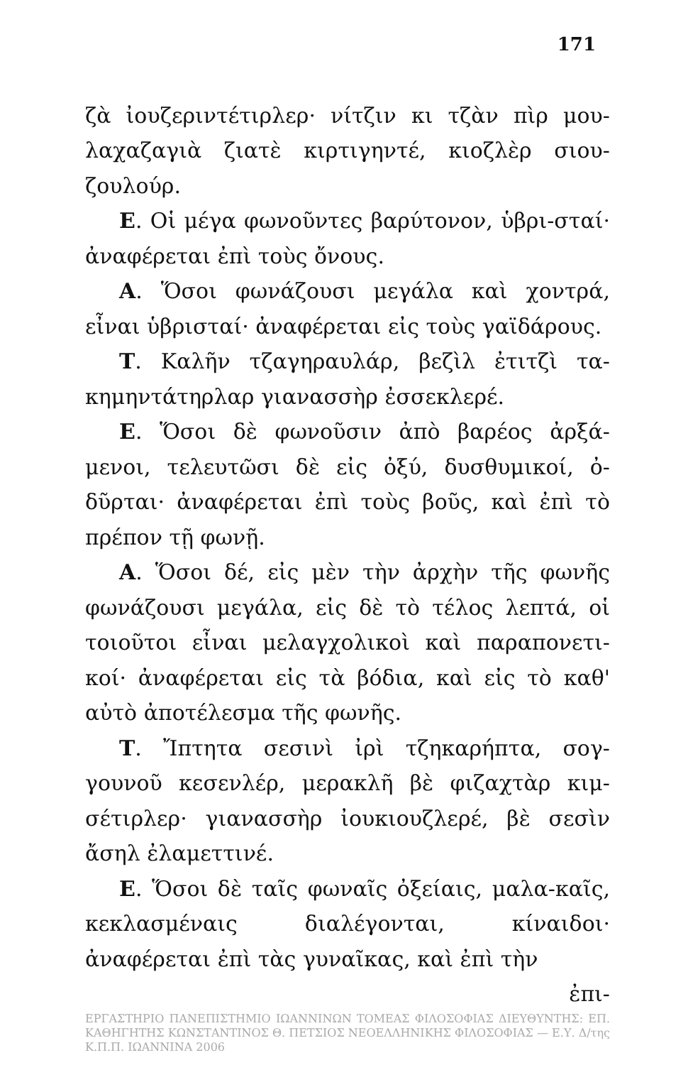171
ζὰ ἰουζεριντέτιρλερ· νίτζιν κι τζὰν πὶρ μου-λαχαζαγιὰ ζιατὲ κιρτιγηντέ, κιοζλὲρ σιου-ζουλούρ.
Ε. Οἱ μέγα φωνοῦντες βαρύτονον, ὑβρι-σταί· ἀναφέρεται ἐπὶ τοὺς ὄνους.
Α. Ὅσοι φωνάζουσι μεγάλα καὶ χοντρά, εἶναι ὑβρισταί· ἀναφέρεται εἰς τοὺς γαϊδάρους.
Τ. Καλῆν τζαγηραυλάρ, βεζὶλ ἐτιτζὶ τα-κημηντάτηρλαρ γιανασσὴρ ἐσσεκλερέ.
Ε. Ὅσοι δὲ φωνοῦσιν ἀπὸ βαρέος ἀρξά-μενοι, τελευτῶσι δὲ εἰς ὀξύ, δυσθυμικοί, ὀ-δῦρται· ἀναφέρεται ἐπὶ τοὺς βοῦς, καὶ ἐπὶ τὸ πρέπον τῇ φωνῇ.
Α. Ὅσοι δέ, εἰς μὲν τὴν ἀρχὴν τῆς φωνῆς φωνάζουσι μεγάλα, εἰς δὲ τὸ τέλος λεπτά, οἱ τοιοῦτοι εἶναι μελαγχολικοὶ καὶ παραπονετι-κοί· ἀναφέρεται εἰς τὰ βόδια, καὶ εἰς τὸ καθ' αὐτὸ ἀποτέλεσμα τῆς φωνῆς.
Τ. Ἴπτητα σεσινὶ ἰρὶ τζηκαρήπτα, σογ-γουνοῦ κεσενλέρ, μερακλῆ βὲ φιζαχτὰρ κιμ-σέτιρλερ· γιανασσὴρ ἰουκιουζλερέ, βὲ σεσὶν ἄσηλ ἐλαμεττινέ.
Ε. Ὅσοι δὲ ταῖς φωναῖς ὀξείαις, μαλα-καῖς, κεκλασμέναις διαλέγονται, κίναιδοι· ἀναφέρεται ἐπὶ τὰς γυναῖκας, καὶ ἐπὶ τὴν
ἐπι-
ΕΡΓΑΣΤΗΡΙΟ ΠΑΝΕΠΙΣΤΗΜΙΟ ΙΩΑΝΝΙΝΩΝ ΤΟΜΕΑΣ ΦΙΛΟΣΟΦΙΑΣ ΔΙΕΥΘΥΝΤΗΣ: ΕΠ. ΚΑΘΗΓΗΤΗΣ ΚΩΝΣΤΑΝΤΙΝΟΣ Θ. ΠΕΤΣΙΟΣ ΝΕΟΕΛΛΗΝΙΚΗΣ ΦΙΛΟΣΟΦΙΑΣ — Ε.Υ. Δ/της Κ.Π.Π. ΙΩΑΝΝΙΝΑ 2006